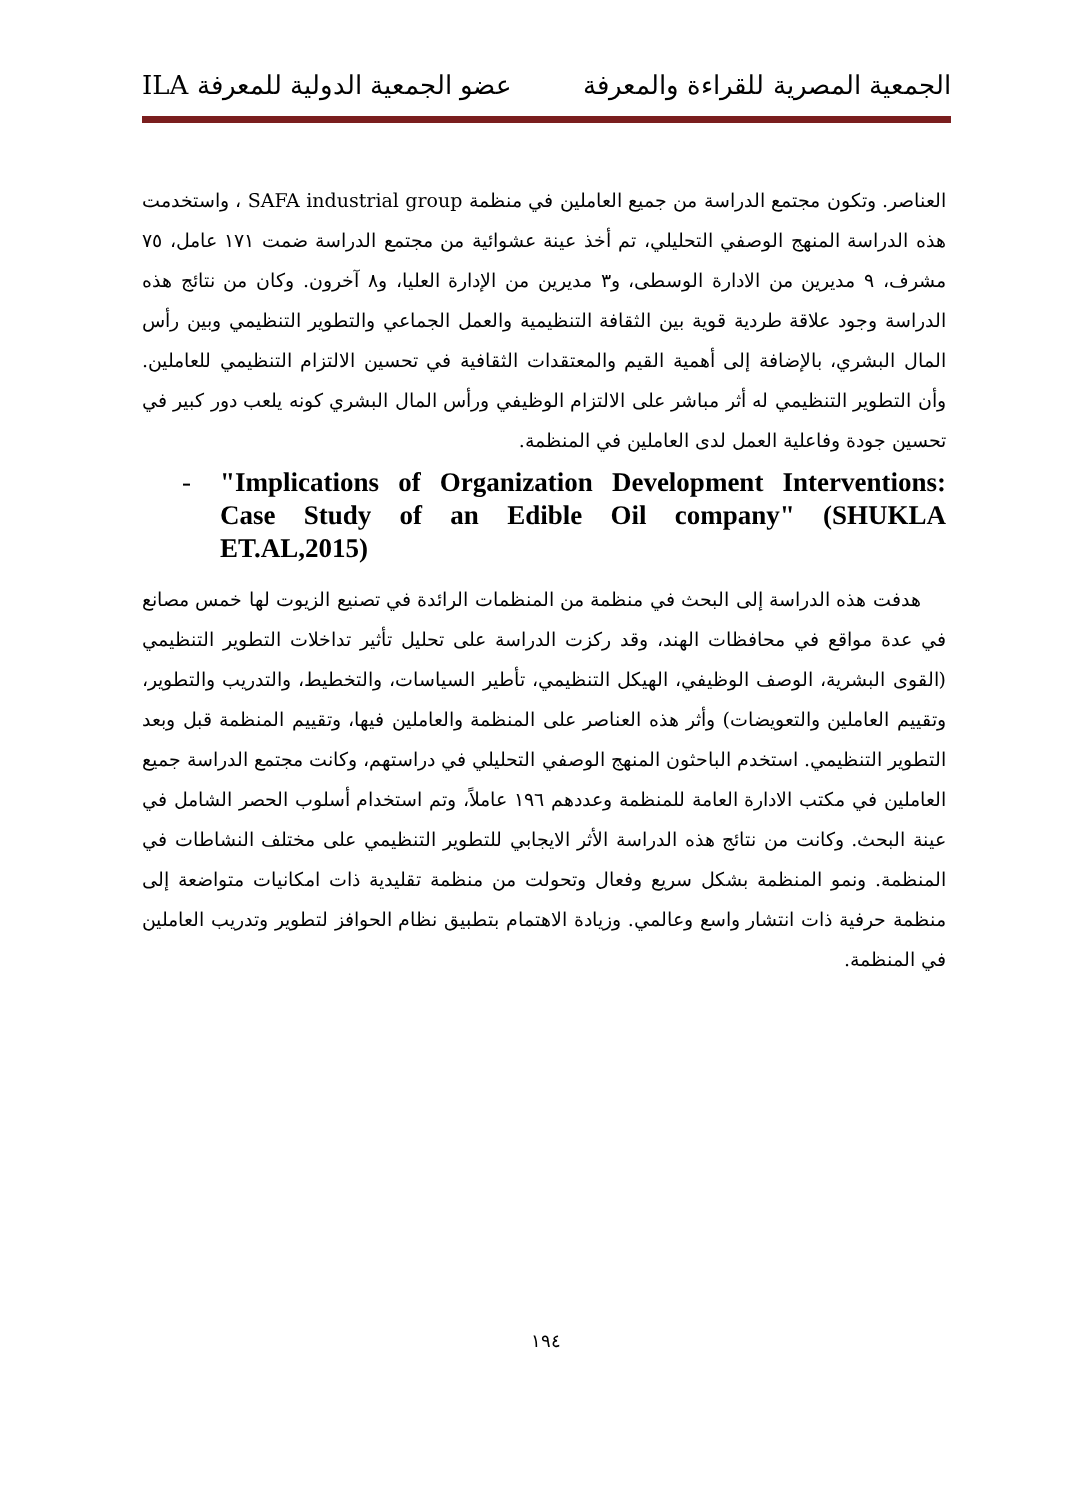الجمعية المصرية للقراءة والمعرفة عضو الجمعية الدولية للمعرفة ILA
العناصر. وتكون مجتمع الدراسة من جميع العاملين في منظمة SAFA industrial group ، واستخدمت هذه الدراسة المنهج الوصفي التحليلي، تم أخذ عينة عشوائية من مجتمع الدراسة ضمت ١٧١ عامل، ٧٥ مشرف، ٩ مديرين من الادارة الوسطى، و٣ مديرين من الإدارة العليا، و٨ آخرون. وكان من نتائج هذه الدراسة وجود علاقة طردية قوية بين الثقافة التنظيمية والعمل الجماعي والتطوير التنظيمي وبين رأس المال البشري، بالإضافة إلى أهمية القيم والمعتقدات الثقافية في تحسين الالتزام التنظيمي للعاملين. وأن التطوير التنظيمي له أثر مباشر على الالتزام الوظيفي ورأس المال البشري كونه يلعب دور كبير في تحسين جودة وفاعلية العمل لدى العاملين في المنظمة.
- "Implications of Organization Development Interventions: Case Study of an Edible Oil company" (SHUKLA ET.AL,2015)
هدفت هذه الدراسة إلى البحث في منظمة من المنظمات الرائدة في تصنيع الزيوت لها خمس مصانع في عدة مواقع في محافظات الهند، وقد ركزت الدراسة على تحليل تأثير تداخلات التطوير التنظيمي (القوى البشرية، الوصف الوظيفي، الهيكل التنظيمي، تأطير السياسات، والتخطيط، والتدريب والتطوير، وتقييم العاملين والتعويضات) وأثر هذه العناصر على المنظمة والعاملين فيها، وتقييم المنظمة قبل وبعد التطوير التنظيمي. استخدم الباحثون المنهج الوصفي التحليلي في دراستهم، وكانت مجتمع الدراسة جميع العاملين في مكتب الادارة العامة للمنظمة وعددهم ١٩٦ عاملاً، وتم استخدام أسلوب الحصر الشامل في عينة البحث. وكانت من نتائج هذه الدراسة الأثر الايجابي للتطوير التنظيمي على مختلف النشاطات في المنظمة. ونمو المنظمة بشكل سريع وفعال وتحولت من منظمة تقليدية ذات امكانيات متواضعة إلى منظمة حرفية ذات انتشار واسع وعالمي. وزيادة الاهتمام بتطبيق نظام الحوافز لتطوير وتدريب العاملين في المنظمة.
١٩٤